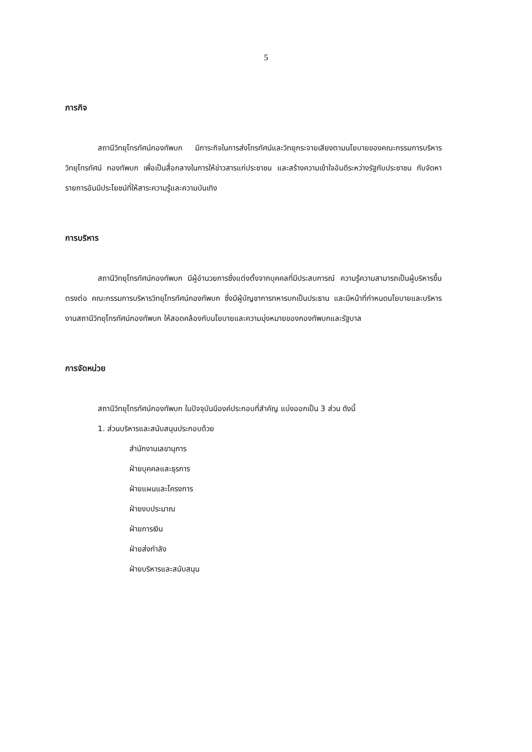5
ภารกิจ
สถานีวิทยุโทรทัศน์กองทัพบก มีภาระกิจในการส่งโทรทัศน์และวิทยุกระจายเสียงตามนโยบายของคณะกรรมการบริหารวิทยุโทรทัศน์ กองทัพบก เพื่อเป็นสื่อกลางในการให้ข่าวสารแก่ประชาชน และสร้างความเข้าใจอันดีระหว่างรัฐกับประชาชน กับจัดหารายการอันมีประโยชน์ที่ให้สาระความรู้และความบันเทิง
การบริหาร
สถานีวิทยุโทรทัศน์กองทัพบก มีผู้อำนวยการซึ่งแต่งตั้งจากบุคคลที่มีประสบการณ์ ความรู้ความสามารถเป็นผู้บริหารขึ้นตรงต่อ คณะกรรมการบริหารวิทยุโทรทัศน์กองทัพบก ซึ่งมีผู้บัญชาการทหารบกเป็นประธาน และมีหน้าที่กำหนดนโยบายและบริหารงานสถานีวิทยุโทรทัศน์กองทัพบก ให้สอดคล้องกับนโยบายและความมุ่งหมายของกองทัพบกและรัฐบาล
การจัดหน่วย
สถานีวิทยุโทรทัศน์กองทัพบก ในปัจจุบันมีองค์ประกอบที่สำคัญ แบ่งออกเป็น 3 ส่วน ดังนี้
1. ส่วนบริหารและสนับสนุนประกอบด้วย
สำนักงานเลขานุการ
ฝ่ายบุคคลและธุรการ
ฝ่ายแผนและโครงการ
ฝ่ายงบประมาณ
ฝ่ายการเงิน
ฝ่ายส่งกำลัง
ฝ่ายบริหารและสนับสนุน